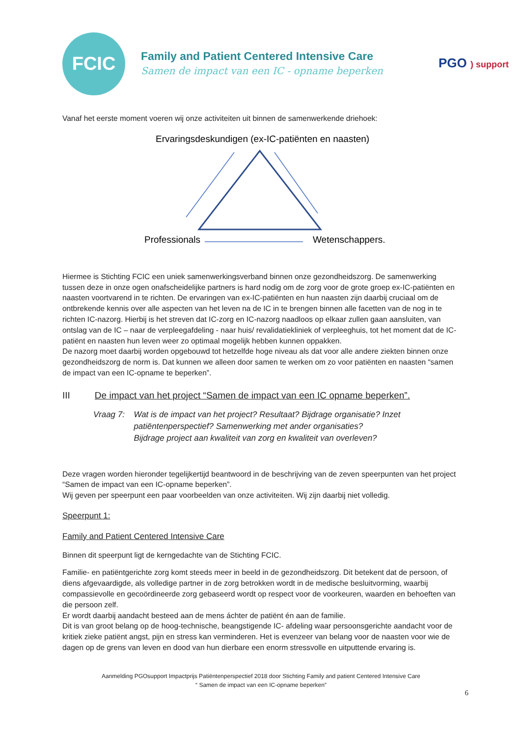FCIC
Family and Patient Centered Intensive Care
Samen de impact van een IC - opname beperken
PGO ) support
Vanaf het eerste moment voeren wij onze activiteiten uit binnen de samenwerkende driehoek:
Ervaringsdeskundigen (ex-IC-patiënten en naasten)
Professionals Wetenschappers.
Hiermee is Stichting FCIC een uniek samenwerkingsverband binnen onze gezondheidszorg. De samenwerking tussen deze in onze ogen onafscheidelijke partners is hard nodig om de zorg voor de grote groep ex-IC-patiënten en naasten voortvarend in te richten. De ervaringen van ex-IC-patiënten en hun naasten zijn daarbij cruciaal om de ontbrekende kennis over alle aspecten van het leven na de IC in te brengen binnen alle facetten van de nog in te richten IC-nazorg. Hierbij is het streven dat IC-zorg en IC-nazorg naadloos op elkaar zullen gaan aansluiten, van ontslag van de IC – naar de verpleegafdeling - naar huis/ revalidatiekliniek of verpleeghuis, tot het moment dat de IC-patiënt en naasten hun leven weer zo optimaal mogelijk hebben kunnen oppakken.
De nazorg moet daarbij worden opgebouwd tot hetzelfde hoge niveau als dat voor alle andere ziekten binnen onze gezondheidszorg de norm is. Dat kunnen we alleen door samen te werken om zo voor patiënten en naasten “samen de impact van een IC-opname te beperken”.
III De impact van het project “Samen de impact van een IC opname beperken”.
Vraag 7: Wat is de impact van het project? Resultaat? Bijdrage organisatie? Inzet patiëntenperspectief? Samenwerking met ander organisaties?
Bijdrage project aan kwaliteit van zorg en kwaliteit van overleven?
Deze vragen worden hieronder tegelijkertijd beantwoord in de beschrijving van de zeven speerpunten van het project “Samen de impact van een IC-opname beperken”.
Wij geven per speerpunt een paar voorbeelden van onze activiteiten. Wij zijn daarbij niet volledig.
Speerpunt 1:
Family and Patient Centered Intensive Care
Binnen dit speerpunt ligt de kerngedachte van de Stichting FCIC.
Familie- en patiëntgerichte zorg komt steeds meer in beeld in de gezondheidszorg. Dit betekent dat de persoon, of diens afgevaardigde, als volledige partner in de zorg betrokken wordt in de medische besluitvorming, waarbij compassievolle en gecoördineerde zorg gebaseerd wordt op respect voor de voorkeuren, waarden en behoeften van die persoon zelf.
Er wordt daarbij aandacht besteed aan de mens áchter de patiënt én aan de familie.
Dit is van groot belang op de hoog-technische, beangstigende IC- afdeling waar persoonsgerichte aandacht voor de kritiek zieke patiënt angst, pijn en stress kan verminderen. Het is evenzeer van belang voor de naasten voor wie de dagen op de grens van leven en dood van hun dierbare een enorm stressvolle en uitputtende ervaring is.
Aanmelding PGOsupport Impactprijs Patiëntenperspectief 2018 door Stichting Family and patient Centered Intensive Care
“ Samen de impact van een IC-opname beperken”
6